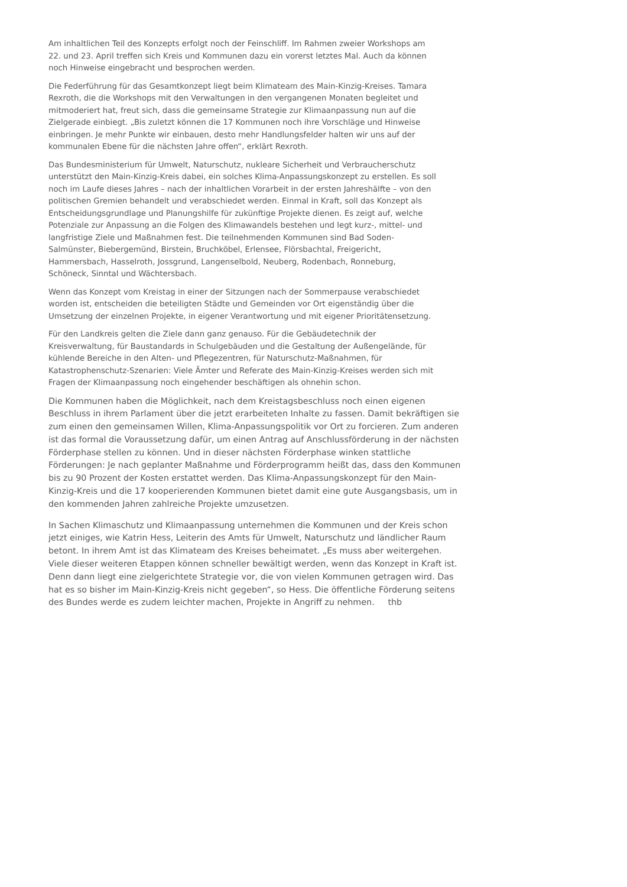Am inhaltlichen Teil des Konzepts erfolgt noch der Feinschliff. Im Rahmen zweier Workshops am 22. und 23. April treffen sich Kreis und Kommunen dazu ein vorerst letztes Mal. Auch da können noch Hinweise eingebracht und besprochen werden.
Die Federführung für das Gesamtkonzept liegt beim Klimateam des Main-Kinzig-Kreises. Tamara Rexroth, die die Workshops mit den Verwaltungen in den vergangenen Monaten begleitet und mitmoderiert hat, freut sich, dass die gemeinsame Strategie zur Klimaanpassung nun auf die Zielgerade einbiegt. „Bis zuletzt können die 17 Kommunen noch ihre Vorschläge und Hinweise einbringen. Je mehr Punkte wir einbauen, desto mehr Handlungsfelder halten wir uns auf der kommunalen Ebene für die nächsten Jahre offen“, erklärt Rexroth.
Das Bundesministerium für Umwelt, Naturschutz, nukleare Sicherheit und Verbraucherschutz unterstützt den Main-Kinzig-Kreis dabei, ein solches Klima-Anpassungskonzept zu erstellen. Es soll noch im Laufe dieses Jahres – nach der inhaltlichen Vorarbeit in der ersten Jahreshälfte – von den politischen Gremien behandelt und verabschiedet werden. Einmal in Kraft, soll das Konzept als Entscheidungsgrundlage und Planungshilfe für zukünftige Projekte dienen. Es zeigt auf, welche Potenziale zur Anpassung an die Folgen des Klimawandels bestehen und legt kurz-, mittel- und langfristige Ziele und Maßnahmen fest. Die teilnehmenden Kommunen sind Bad Soden-Salmünster, Biebergemünd, Birstein, Bruchköbel, Erlensee, Flörsbachtal, Freigericht, Hammersbach, Hasselroth, Jossgrund, Langenselbold, Neuberg, Rodenbach, Ronneburg, Schöneck, Sinntal und Wächtersbach.
Wenn das Konzept vom Kreistag in einer der Sitzungen nach der Sommerpause verabschiedet worden ist, entscheiden die beteiligten Städte und Gemeinden vor Ort eigenständig über die Umsetzung der einzelnen Projekte, in eigener Verantwortung und mit eigener Prioritätensetzung.
Für den Landkreis gelten die Ziele dann ganz genauso. Für die Gebäudetechnik der Kreisverwaltung, für Baustandards in Schulgebäuden und die Gestaltung der Außengelände, für kühlende Bereiche in den Alten- und Pflegezentren, für Naturschutz-Maßnahmen, für Katastrophenschutz-Szenarien: Viele Ämter und Referate des Main-Kinzig-Kreises werden sich mit Fragen der Klimaanpassung noch eingehender beschäftigen als ohnehin schon.
Die Kommunen haben die Möglichkeit, nach dem Kreistagsbeschluss noch einen eigenen Beschluss in ihrem Parlament über die jetzt erarbeiteten Inhalte zu fassen. Damit bekräftigen sie zum einen den gemeinsamen Willen, Klima-Anpassungspolitik vor Ort zu forcieren. Zum anderen ist das formal die Voraussetzung dafür, um einen Antrag auf Anschlussförderung in der nächsten Förderphase stellen zu können. Und in dieser nächsten Förderphase winken stattliche Förderungen: Je nach geplanter Maßnahme und Förderprogramm heißt das, dass den Kommunen bis zu 90 Prozent der Kosten erstattet werden. Das Klima-Anpassungskonzept für den Main-Kinzig-Kreis und die 17 kooperierenden Kommunen bietet damit eine gute Ausgangsbasis, um in den kommenden Jahren zahlreiche Projekte umzusetzen.
In Sachen Klimaschutz und Klimaanpassung unternehmen die Kommunen und der Kreis schon jetzt einiges, wie Katrin Hess, Leiterin des Amts für Umwelt, Naturschutz und ländlicher Raum betont. In ihrem Amt ist das Klimateam des Kreises beheimatet. „Es muss aber weitergehen. Viele dieser weiteren Etappen können schneller bewältigt werden, wenn das Konzept in Kraft ist. Denn dann liegt eine zielgerichtete Strategie vor, die von vielen Kommunen getragen wird. Das hat es so bisher im Main-Kinzig-Kreis nicht gegeben“, so Hess. Die öffentliche Förderung seitens des Bundes werde es zudem leichter machen, Projekte in Angriff zu nehmen. thb